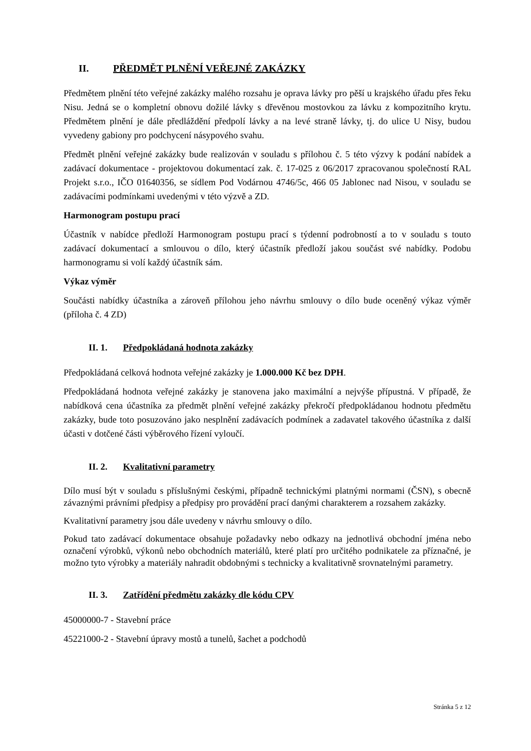II. PŘEDMĚT PLNĚNÍ VEŘEJNÉ ZAKÁZKY
Předmětem plnění této veřejné zakázky malého rozsahu je oprava lávky pro pěší u krajského úřadu přes řeku Nisu. Jedná se o kompletní obnovu dožilé lávky s dřevěnou mostovkou za lávku z kompozitního krytu. Předmětem plnění je dále předláždění předpolí lávky a na levé straně lávky, tj. do ulice U Nisy, budou vyvedeny gabiony pro podchycení násypového svahu.
Předmět plnění veřejné zakázky bude realizován v souladu s přílohou č. 5 této výzvy k podání nabídek a zadávací dokumentace - projektovou dokumentací zak. č. 17-025 z 06/2017 zpracovanou společností RAL Projekt s.r.o., IČO 01640356, se sídlem Pod Vodárnou 4746/5c, 466 05 Jablonec nad Nisou, v souladu se zadávacími podmínkami uvedenými v této výzvě a ZD.
Harmonogram postupu prací
Účastník v nabídce předloží Harmonogram postupu prací s týdenní podrobností a to v souladu s touto zadávací dokumentací a smlouvou o dílo, který účastník předloží jakou součást své nabídky. Podobu harmonogramu si volí každý účastník sám.
Výkaz výměr
Součásti nabídky účastníka a zároveň přílohou jeho návrhu smlouvy o dílo bude oceněný výkaz výměr (příloha č. 4 ZD)
II. 1. Předpokládaná hodnota zakázky
Předpokládaná celková hodnota veřejné zakázky je 1.000.000 Kč bez DPH.
Předpokládaná hodnota veřejné zakázky je stanovena jako maximální a nejvýše přípustná. V případě, že nabídková cena účastníka za předmět plnění veřejné zakázky překročí předpokládanou hodnotu předmětu zakázky, bude toto posuzováno jako nesplnění zadávacích podmínek a zadavatel takového účastníka z další účasti v dotčené části výběrového řízení vyloučí.
II. 2. Kvalitativní parametry
Dílo musí být v souladu s příslušnými českými, případně technickými platnými normami (ČSN), s obecně závaznými právními předpisy a předpisy pro provádění prací danými charakterem a rozsahem zakázky.
Kvalitativní parametry jsou dále uvedeny v návrhu smlouvy o dílo.
Pokud tato zadávací dokumentace obsahuje požadavky nebo odkazy na jednotlivá obchodní jména nebo označení výrobků, výkonů nebo obchodních materiálů, které platí pro určitého podnikatele za příznačné, je možno tyto výrobky a materiály nahradit obdobnými s technicky a kvalitativně srovnatelnými parametry.
II. 3. Zatřídění předmětu zakázky dle kódu CPV
45000000-7 - Stavební práce
45221000-2 - Stavební úpravy mostů a tunelů, šachet a podchodů
Stránka 5 z 12